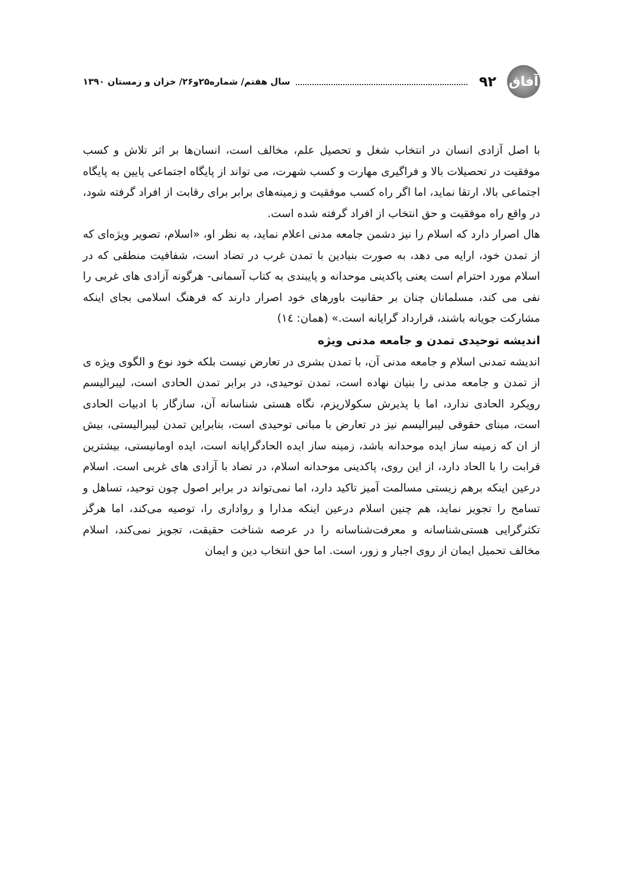آفاق ۹۲ سال هفتم/ شماره۲۵و۲۶/ خزان و زمستان ۱۳۹۰
با اصل آزادی انسان در انتخاب شغل و تحصیل علم، مخالف است، انسان‌ها بر اثر تلاش و کسب موفقیت در تحصیلات بالا و فراگیری مهارت و کسب شهرت، می تواند از پایگاه اجتماعی پایین به پایگاه اجتماعی بالا، ارتقا نماید، اما اگر راه کسب موفقیت و زمینه‌های برابر برای رقابت از افراد گرفته شود، در واقع راه موفقیت و حق انتخاب از افراد گرفته شده است.
هال اصرار دارد که اسلام را نیز دشمن جامعه مدنی اعلام نماید، به نظر او، «اسلام، تصویر ویژه‌ای که از تمدن خود، ارایه می دهد، به صورت بنیادین با تمدن غرب در تضاد است، شفافیت منطقی که در اسلام مورد احترام است یعنی پاکدینی موحدانه و پایبندی به کتاب آسمانی- هرگونه آزادی های غربی را نفی می کند، مسلمانان چنان بر حقانیت باورهای خود اصرار دارند که فرهنگ اسلامی بجای اینکه مشارکت جویانه باشند، قرارداد گرایانه است.» (همان: ١٤)
اندیشه توحیدی تمدن و جامعه مدنی ویژه
اندیشه تمدنی اسلام و جامعه مدنی آن، با تمدن بشری در تعارض نیست بلکه خود نوع و الگوی ویژه ی از تمدن و جامعه مدنی را بنیان نهاده است، تمدن توحیدی، در برابر تمدن الحادی است، لیبرالیسم رویکرد الحادی ندارد، اما با پذیرش سکولاریزم، نگاه هستی شناسانه آن، سازگار با ادبیات الحادی است، مبنای حقوقی لیبرالیسم نیز در تعارض با مبانی توحیدی است، بنابراین تمدن لیبرالیستی، بیش از ان که زمینه ساز ایده موحدانه باشد، زمینه ساز ایده الحادگرایانه است، ایده اومانیستی، بیشترین قرابت را با الحاد دارد، از این روی، پاکدینی موحدانه اسلام، در تضاد با آزادی های غربی است. اسلام درعین اینکه برهم زیستی مسالمت آمیز تاکید دارد، اما نمی‌تواند در برابر اصول چون توحید، تساهل و تسامح را تجویز نماید، هم چنین اسلام درعین اینکه مدارا و رواداری را، توصیه می‌کند، اما هرگز تکثرگرایی هستی‌شناسانه و معرفت‌شناسانه را در عرصه شناخت حقیقت، تجویز نمی‌کند، اسلام مخالف تحمیل ایمان از روی اجبار و زور، است. اما حق انتخاب دین و ایمان